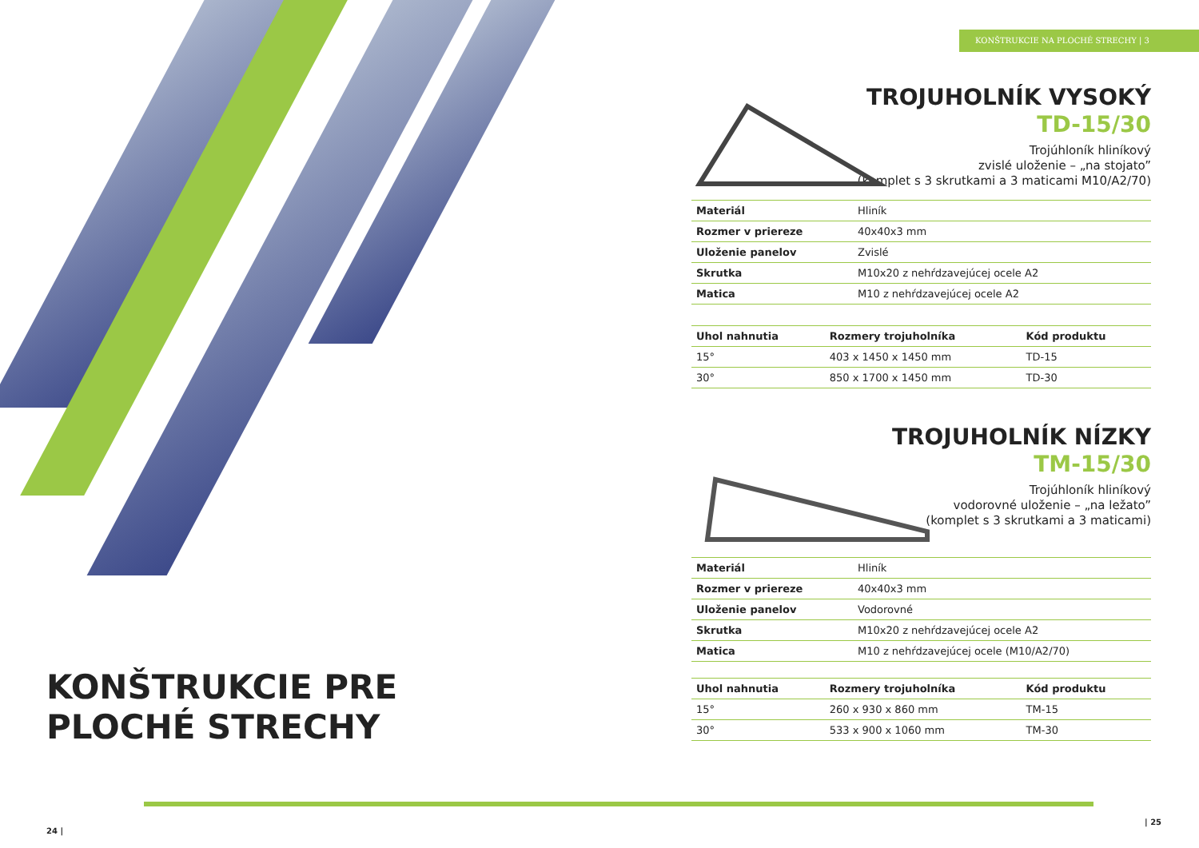KONŠTRUKCIE PRE
PLOCHÉ STRECHY
KONŠTRUKCIE NA PLOCHÉ STRECHY | 3
TROJUHOLNÍK VYSOKÝ
TD-15/30
Trojúhloník hliníkový
zvislé uloženie – „na stojato”
(komplet s 3 skrutkami a 3 maticami M10/A2/70)
| Materiál | Hliník |
| Rozmer v priereze | 40x40x3 mm |
| Uloženie panelov | Zvislé |
| Skrutka | M10x20 z nehŕdzavejúcej ocele A2 |
| Matica | M10 z nehŕdzavejúcej ocele A2 |
| Uhol nahnutia | Rozmery trojuholníka | Kód produktu |
| --- | --- | --- |
| 15° | 403 x 1450 x 1450 mm | TD-15 |
| 30° | 850 x 1700 x 1450 mm | TD-30 |
TROJUHOLNÍK NÍZKY
TM-15/30
Trojúhloník hliníkový
vodorovné uloženie – „na ležato”
(komplet s 3 skrutkami a 3 maticami)
| Materiál | Hliník |
| Rozmer v priereze | 40x40x3 mm |
| Uloženie panelov | Vodorovné |
| Skrutka | M10x20 z nehŕdzavejúcej ocele A2 |
| Matica | M10 z nehŕdzavejúcej ocele (M10/A2/70) |
| Uhol nahnutia | Rozmery trojuholníka | Kód produktu |
| --- | --- | --- |
| 15° | 260 x 930 x 860 mm | TM-15 |
| 30° | 533 x 900 x 1060 mm | TM-30 |
24 |
| 25